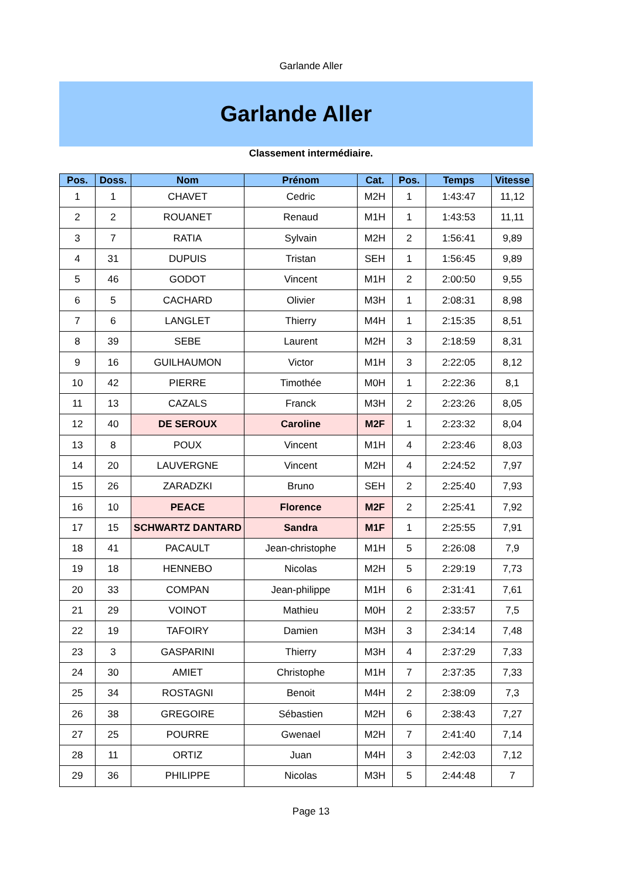Garlande Aller
Garlande Aller
Classement intermédiaire.
| Pos. | Doss. | Nom | Prénom | Cat. | Pos. | Temps | Vitesse |
| --- | --- | --- | --- | --- | --- | --- | --- |
| 1 | 1 | CHAVET | Cedric | M2H | 1 | 1:43:47 | 11,12 |
| 2 | 2 | ROUANET | Renaud | M1H | 1 | 1:43:53 | 11,11 |
| 3 | 7 | RATIA | Sylvain | M2H | 2 | 1:56:41 | 9,89 |
| 4 | 31 | DUPUIS | Tristan | SEH | 1 | 1:56:45 | 9,89 |
| 5 | 46 | GODOT | Vincent | M1H | 2 | 2:00:50 | 9,55 |
| 6 | 5 | CACHARD | Olivier | M3H | 1 | 2:08:31 | 8,98 |
| 7 | 6 | LANGLET | Thierry | M4H | 1 | 2:15:35 | 8,51 |
| 8 | 39 | SEBE | Laurent | M2H | 3 | 2:18:59 | 8,31 |
| 9 | 16 | GUILHAUMON | Victor | M1H | 3 | 2:22:05 | 8,12 |
| 10 | 42 | PIERRE | Timothée | M0H | 1 | 2:22:36 | 8,1 |
| 11 | 13 | CAZALS | Franck | M3H | 2 | 2:23:26 | 8,05 |
| 12 | 40 | DE SEROUX | Caroline | M2F | 1 | 2:23:32 | 8,04 |
| 13 | 8 | POUX | Vincent | M1H | 4 | 2:23:46 | 8,03 |
| 14 | 20 | LAUVERGNE | Vincent | M2H | 4 | 2:24:52 | 7,97 |
| 15 | 26 | ZARADZKI | Bruno | SEH | 2 | 2:25:40 | 7,93 |
| 16 | 10 | PEACE | Florence | M2F | 2 | 2:25:41 | 7,92 |
| 17 | 15 | SCHWARTZ DANTARD | Sandra | M1F | 1 | 2:25:55 | 7,91 |
| 18 | 41 | PACAULT | Jean-christophe | M1H | 5 | 2:26:08 | 7,9 |
| 19 | 18 | HENNEBO | Nicolas | M2H | 5 | 2:29:19 | 7,73 |
| 20 | 33 | COMPAN | Jean-philippe | M1H | 6 | 2:31:41 | 7,61 |
| 21 | 29 | VOINOT | Mathieu | M0H | 2 | 2:33:57 | 7,5 |
| 22 | 19 | TAFOIRY | Damien | M3H | 3 | 2:34:14 | 7,48 |
| 23 | 3 | GASPARINI | Thierry | M3H | 4 | 2:37:29 | 7,33 |
| 24 | 30 | AMIET | Christophe | M1H | 7 | 2:37:35 | 7,33 |
| 25 | 34 | ROSTAGNI | Benoit | M4H | 2 | 2:38:09 | 7,3 |
| 26 | 38 | GREGOIRE | Sébastien | M2H | 6 | 2:38:43 | 7,27 |
| 27 | 25 | POURRE | Gwenael | M2H | 7 | 2:41:40 | 7,14 |
| 28 | 11 | ORTIZ | Juan | M4H | 3 | 2:42:03 | 7,12 |
| 29 | 36 | PHILIPPE | Nicolas | M3H | 5 | 2:44:48 | 7 |
Page 13